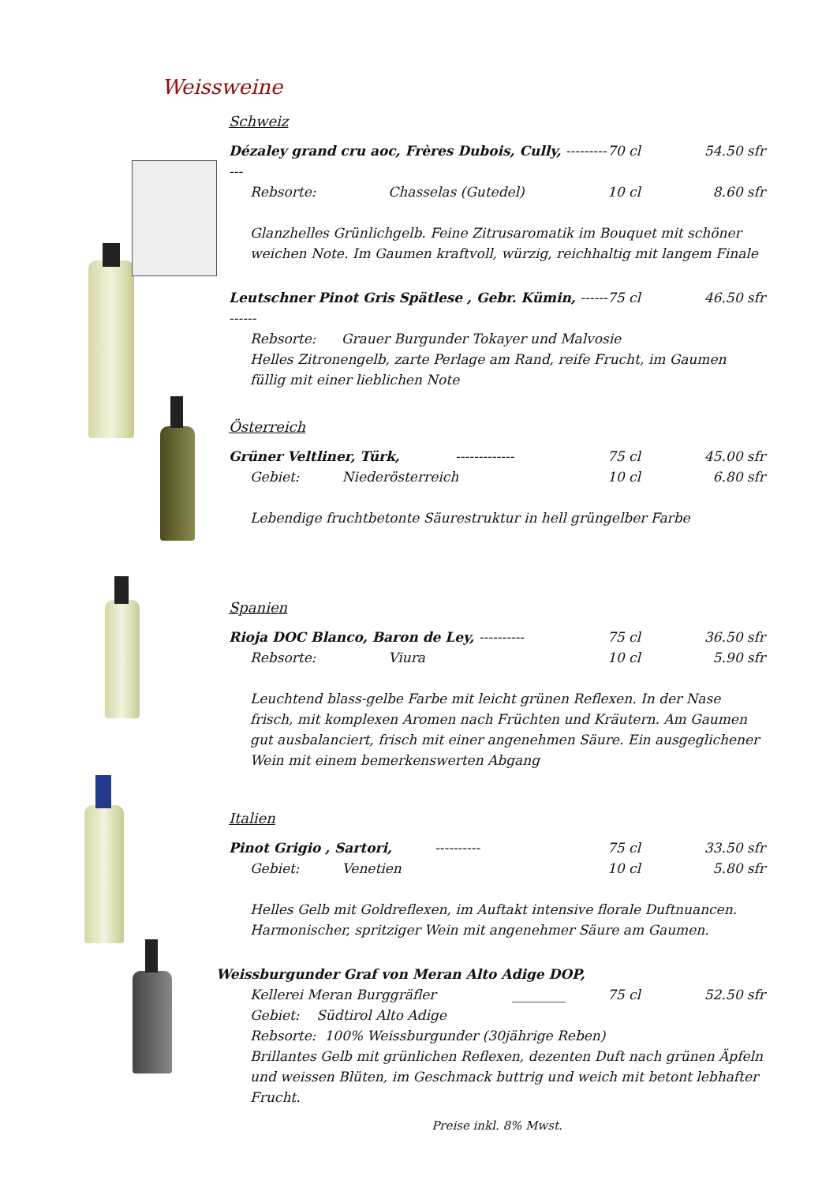Weissweine
Schweiz
Dézaley grand cru aoc, Frères Dubois, Cully, ------------ 70 cl 54.50 sfr
Rebsorte: Chasselas (Gutedel) 10 cl 8.60 sfr
Glanzhelles Grünlichgelb. Feine Zitrusaromatik im Bouquet mit schöner weichen Note. Im Gaumen kraftvoll, würzig, reichhaltig mit langem Finale
Leutschner Pinot Gris Spätlese , Gebr. Kümin, ------------ 75 cl 46.50 sfr
Rebsorte: Grauer Burgunder Tokayer und Malvosie
Helles Zitronengelb, zarte Perlage am Rand, reife Frucht, im Gaumen füllig mit einer lieblichen Note
Österreich
Grüner Veltliner, Türk, ------------- 75 cl 45.00 sfr
Gebiet: Niederösterreich 10 cl 6.80 sfr
Lebendige fruchtbetonte Säurestruktur in hell grüngelber Farbe
Spanien
Rioja DOC Blanco, Baron de Ley, ---------- 75 cl 36.50 sfr
Rebsorte: Viura 10 cl 5.90 sfr
Leuchtend blass-gelbe Farbe mit leicht grünen Reflexen. In der Nase frisch, mit komplexen Aromen nach Früchten und Kräutern. Am Gaumen gut ausbalanciert, frisch mit einer angenehmen Säure. Ein ausgeglichener Wein mit einem bemerkenswerten Abgang
Italien
Pinot Grigio , Sartori, ---------- 75 cl 33.50 sfr
Gebiet: Venetien 10 cl 5.80 sfr
Helles Gelb mit Goldreflexen, im Auftakt intensive florale Duftnuancen. Harmonischer, spritziger Wein mit angenehmer Säure am Gaumen.
Weissburgunder Graf von Meran Alto Adige DOP,
Kellerei Meran Burggräfler ________ 75 cl 52.50 sfr
Gebiet: Südtirol Alto Adige
Rebsorte: 100% Weissburgunder (30jährige Reben)
Brillantes Gelb mit grünlichen Reflexen, dezenten Duft nach grünen Äpfeln und weissen Blüten, im Geschmack buttrig und weich mit betont lebhafter Frucht.
Preise inkl. 8% Mwst.